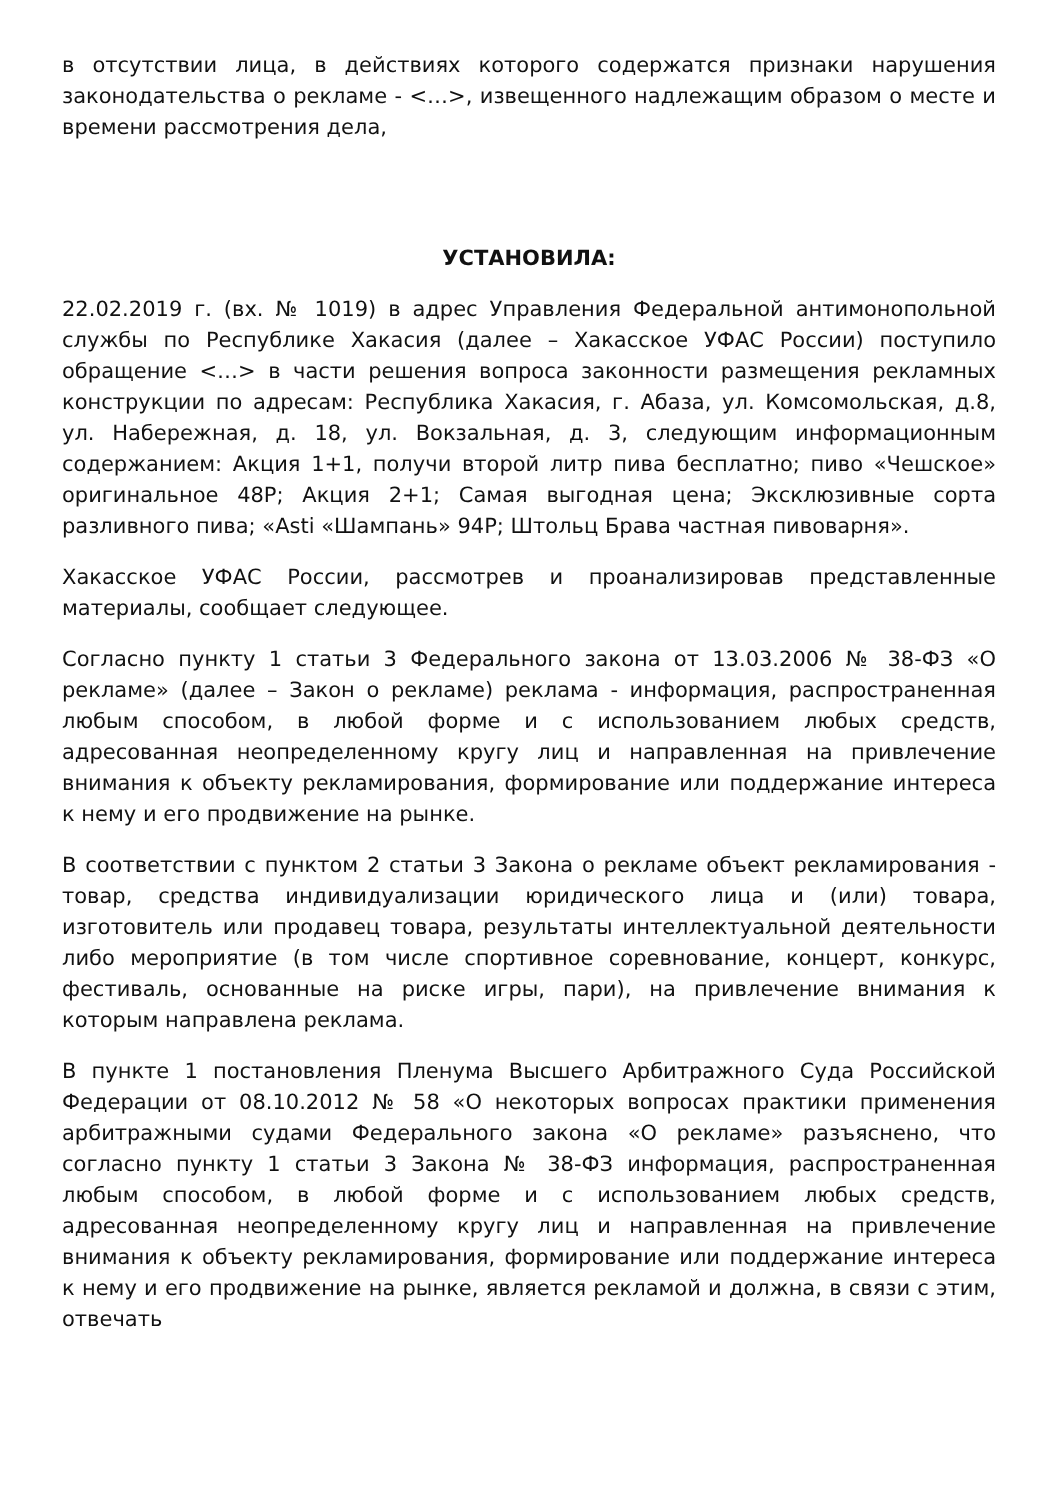в отсутствии лица, в действиях которого содержатся признаки нарушения законодательства о рекламе - <…>, извещенного надлежащим образом о месте и времени рассмотрения дела,
УСТАНОВИЛА:
22.02.2019 г. (вх. № 1019) в адрес Управления Федеральной антимонопольной службы по Республике Хакасия (далее – Хакасское УФАС России) поступило обращение <…> в части решения вопроса законности размещения рекламных конструкции по адресам: Республика Хакасия, г. Абаза, ул. Комсомольская, д.8, ул. Набережная, д. 18, ул. Вокзальная, д. 3, следующим информационным содержанием: Акция 1+1, получи второй литр пива бесплатно; пиво «Чешское» оригинальное 48Р; Акция 2+1; Самая выгодная цена; Эксклюзивные сорта разливного пива; «Asti «Шампань» 94Р; Штольц Брава частная пивоварня».
Хакасское УФАС России, рассмотрев и проанализировав представленные материалы, сообщает следующее.
Согласно пункту 1 статьи 3 Федерального закона от 13.03.2006 № 38-ФЗ «О рекламе» (далее – Закон о рекламе) реклама - информация, распространенная любым способом, в любой форме и с использованием любых средств, адресованная неопределенному кругу лиц и направленная на привлечение внимания к объекту рекламирования, формирование или поддержание интереса к нему и его продвижение на рынке.
В соответствии с пунктом 2 статьи 3 Закона о рекламе объект рекламирования - товар, средства индивидуализации юридического лица и (или) товара, изготовитель или продавец товара, результаты интеллектуальной деятельности либо мероприятие (в том числе спортивное соревнование, концерт, конкурс, фестиваль, основанные на риске игры, пари), на привлечение внимания к которым направлена реклама.
В пункте 1 постановления Пленума Высшего Арбитражного Суда Российской Федерации от 08.10.2012 № 58 «О некоторых вопросах практики применения арбитражными судами Федерального закона «О рекламе» разъяснено, что согласно пункту 1 статьи 3 Закона № 38-ФЗ информация, распространенная любым способом, в любой форме и с использованием любых средств, адресованная неопределенному кругу лиц и направленная на привлечение внимания к объекту рекламирования, формирование или поддержание интереса к нему и его продвижение на рынке, является рекламой и должна, в связи с этим, отвечать